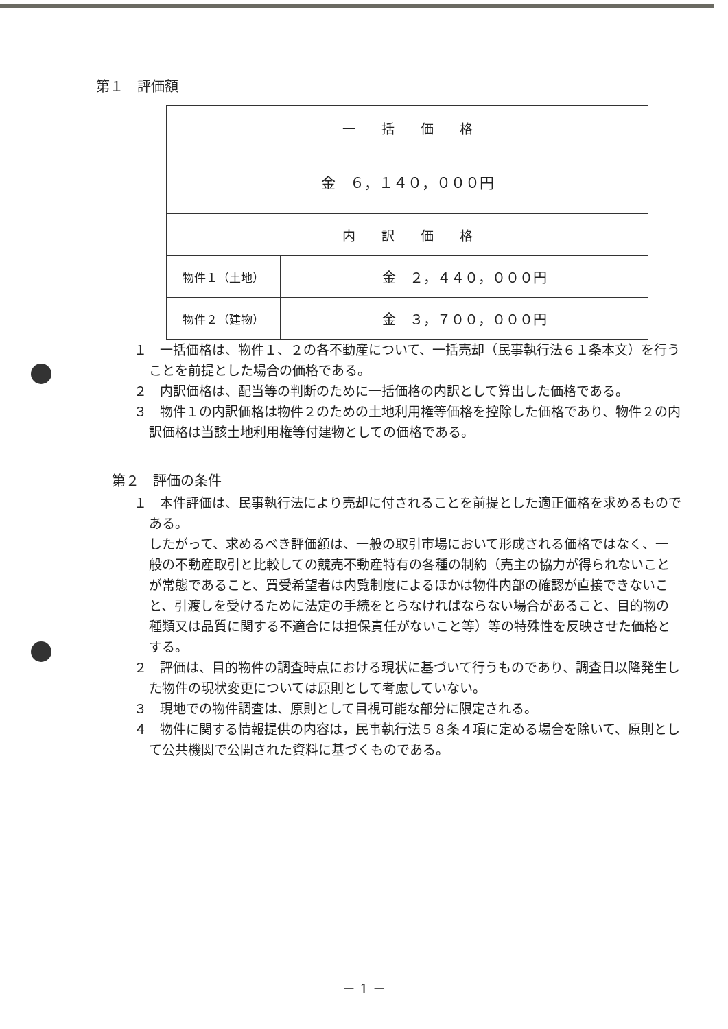第１　評価額
| 一 括 価 格 | |
| 金 ６，１４０，０００円 | |
| 内 訳 価 格 | |
| 物件１（土地） | 金 ２，４４０，０００円 |
| 物件２（建物） | 金 ３，７００，０００円 |
１　一括価格は、物件１、２の各不動産について、一括売却（民事執行法６１条本文）を行うことを前提とした場合の価格である。
２　内訳価格は、配当等の判断のために一括価格の内訳として算出した価格である。
３　物件１の内訳価格は物件２のための土地利用権等価格を控除した価格であり、物件２の内訳価格は当該土地利用権等付建物としての価格である。
第２　評価の条件
１　本件評価は、民事執行法により売却に付されることを前提とした適正価格を求めるものである。
したがって、求めるべき評価額は、一般の取引市場において形成される価格ではなく、一般の不動産取引と比較しての競売不動産特有の各種の制約（売主の協力が得られないことが常態であること、買受希望者は内覧制度によるほかは物件内部の確認が直接できないこと、引渡しを受けるために法定の手続をとらなければならない場合があること、目的物の種類又は品質に関する不適合には担保責任がないこと等）等の特殊性を反映させた価格とする。
２　評価は、目的物件の調査時点における現状に基づいて行うものであり、調査日以降発生した物件の現状変更については原則として考慮していない。
３　現地での物件調査は、原則として目視可能な部分に限定される。
４　物件に関する情報提供の内容は，民事執行法５８条４項に定める場合を除いて、原則として公共機関で公開された資料に基づくものである。
－ 1 －